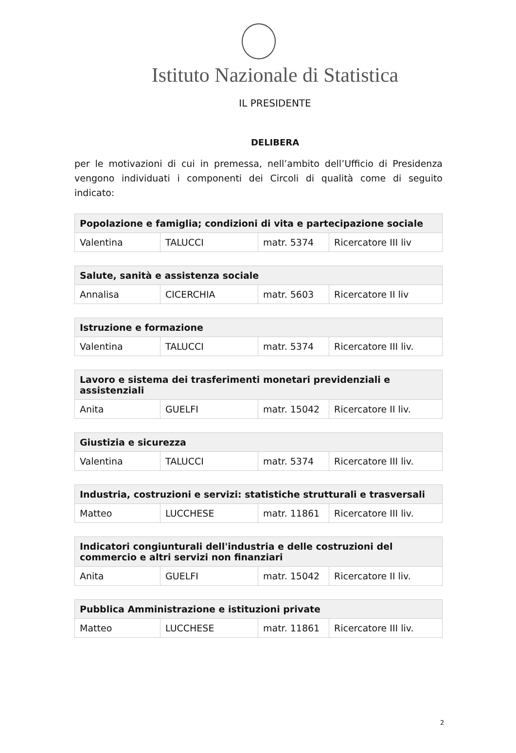Istituto Nazionale di Statistica
IL PRESIDENTE
DELIBERA
per le motivazioni di cui in premessa, nell’ambito dell’Ufficio di Presidenza vengono individuati i componenti dei Circoli di qualità come di seguito indicato:
| Popolazione e famiglia; condizioni di vita e partecipazione sociale | | | |
| --- | --- | --- | --- |
| Valentina | TALUCCI | matr. 5374 | Ricercatore III liv |
| Salute, sanità e assistenza sociale | | | |
| --- | --- | --- | --- |
| Annalisa | CICERCHIA | matr. 5603 | Ricercatore II liv |
| Istruzione e formazione | | | |
| --- | --- | --- | --- |
| Valentina | TALUCCI | matr. 5374 | Ricercatore III liv. |
| Lavoro e sistema dei trasferimenti monetari previdenziali e assistenziali | | | |
| --- | --- | --- | --- |
| Anita | GUELFI | matr. 15042 | Ricercatore II liv. |
| Giustizia e sicurezza | | | |
| --- | --- | --- | --- |
| Valentina | TALUCCI | matr. 5374 | Ricercatore III liv. |
| Industria, costruzioni e servizi: statistiche strutturali e trasversali | | | |
| --- | --- | --- | --- |
| Matteo | LUCCHESE | matr. 11861 | Ricercatore III liv. |
| Indicatori congiunturali dell'industria e delle costruzioni del commercio e altri servizi non finanziari | | | |
| --- | --- | --- | --- |
| Anita | GUELFI | matr. 15042 | Ricercatore II liv. |
| Pubblica Amministrazione e istituzioni private | | | |
| --- | --- | --- | --- |
| Matteo | LUCCHESE | matr. 11861 | Ricercatore III liv. |
2